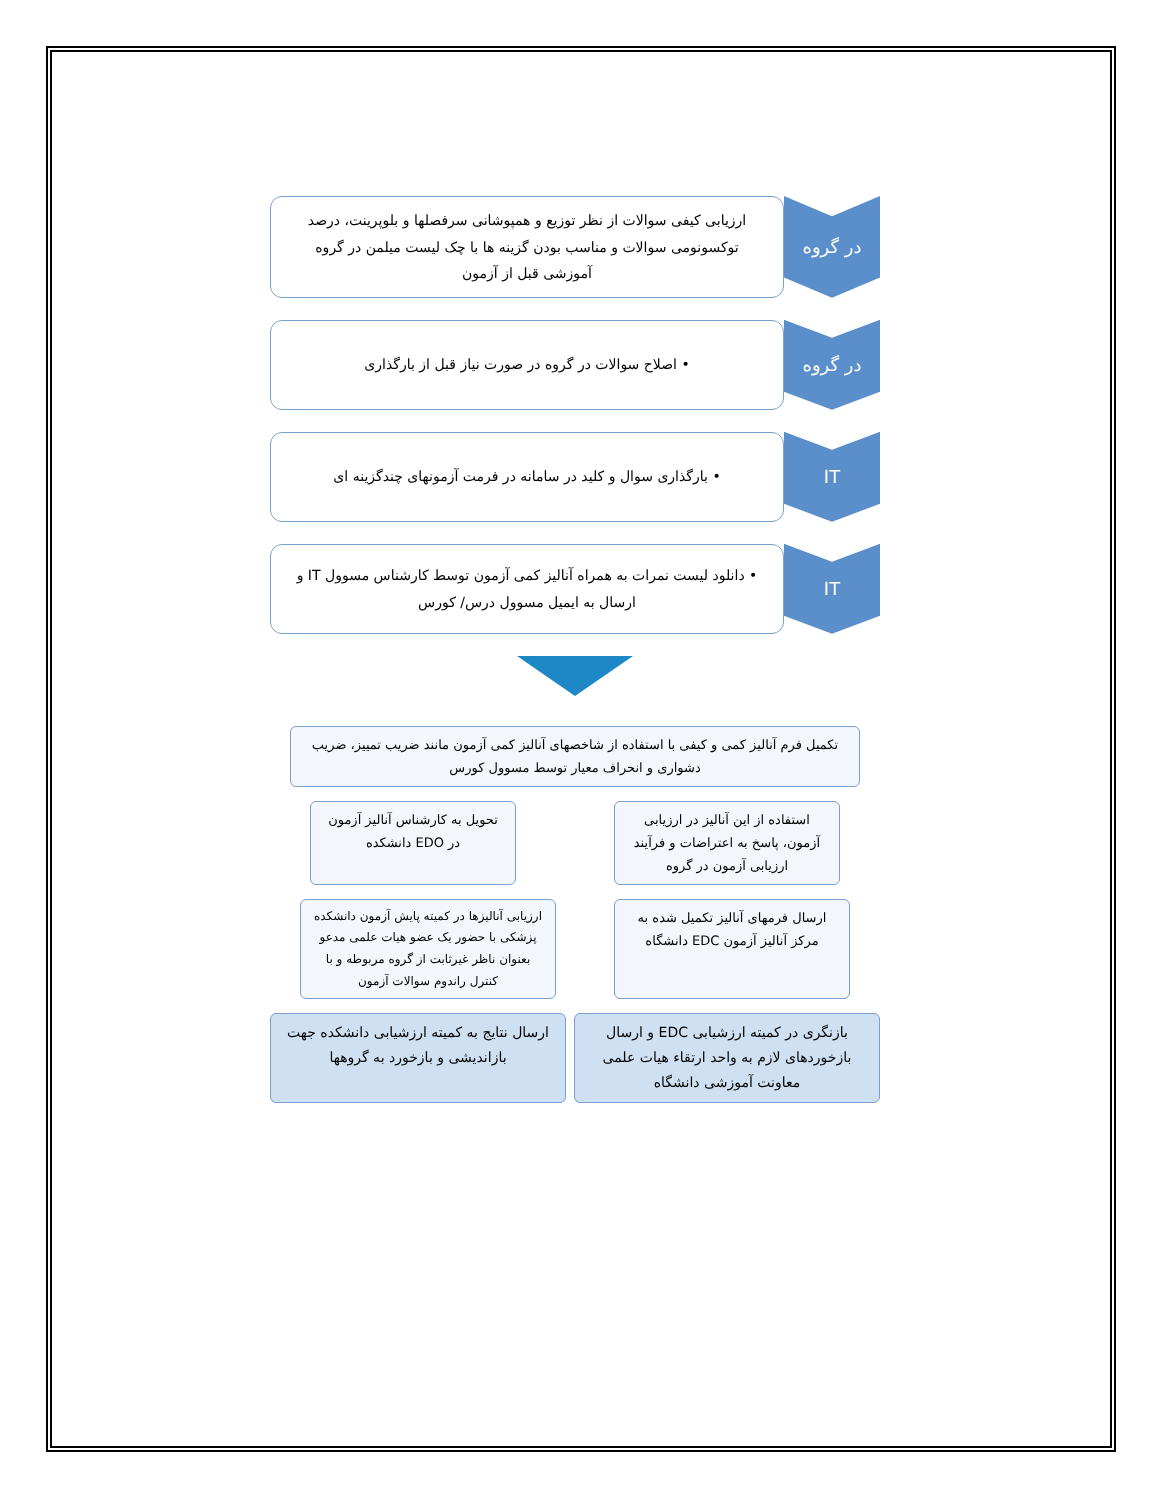در گروه
ارزیابی کیفی سوالات از نظر توزیع و همپوشانی سرفصلها و بلوپرینت، درصد توکسونومی سوالات و مناسب بودن گزینه ها با چک لیست میلمن در گروه آموزشی قبل از آزمون
در گروه
• اصلاح سوالات در گروه در صورت نیاز قبل از بارگذاری
IT
• بارگذاری سوال و کلید در سامانه در فرمت آزمونهای چندگزینه ای
IT
• دانلود لیست نمرات به همراه آنالیز کمی آزمون توسط کارشناس مسوول IT و ارسال به ایمیل مسوول درس/ کورس
تکمیل فرم آنالیز کمی و کیفی با استفاده از شاخصهای آنالیز کمی آزمون مانند ضریب تمییز، ضریب دشواری و انحراف معیار توسط مسوول کورس
استفاده از این آنالیز در ارزیابی آزمون، پاسخ به اعتراضات و فرآیند ارزیابی آزمون در گروه
تحویل به کارشناس آنالیز آزمون در EDO دانشکده
ارسال فرمهای آنالیز تکمیل شده به مرکز آنالیز آزمون EDC دانشگاه
ارزیابی آنالیزها در کمیته پایش آزمون دانشکده پزشکی با حضور یک عضو هیات علمی مدعو بعنوان ناظر غیرثابت از گروه مربوطه و با کنترل راندوم سوالات آزمون
بازنگری در کمیته ارزشیابی EDC و ارسال بازخوردهای لازم به واحد ارتقاء هیات علمی معاونت آموزشی دانشگاه
ارسال نتایج به کمیته ارزشیابی دانشکده جهت بازاندیشی و بازخورد به گروهها